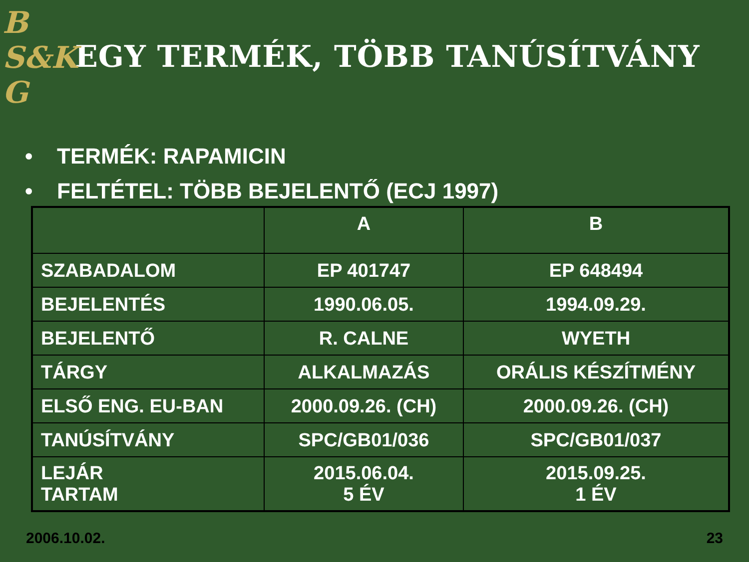B
S&K
G
EGY TERMÉK, TÖBB TANÚSÍTVÁNY
• TERMÉK: RAPAMICIN
• FELTÉTEL: TÖBB BEJELENTŐ (ECJ 1997)
| | A | B |
| --- | --- | --- |
| SZABADALOM | EP 401747 | EP 648494 |
| BEJELENTÉS | 1990.06.05. | 1994.09.29. |
| BEJELENTŐ | R. CALNE | WYETH |
| TÁRGY | ALKALMAZÁS | ORÁLIS KÉSZÍTMÉNY |
| ELSŐ ENG. EU-BAN | 2000.09.26. (CH) | 2000.09.26. (CH) |
| TANÚSÍTVÁNY | SPC/GB01/036 | SPC/GB01/037 |
| LEJÁR TARTAM | 2015.06.04. 5 ÉV | 2015.09.25. 1 ÉV |
2006.10.02. 23